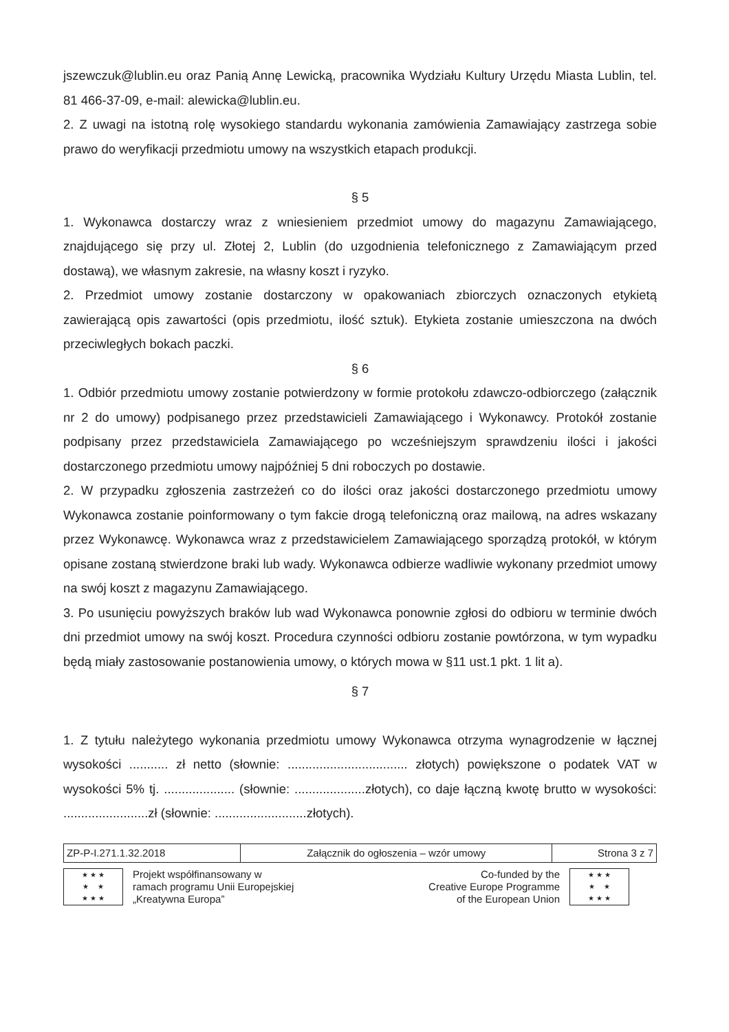jszewczuk@lublin.eu oraz Panią Annę Lewicką, pracownika Wydziału Kultury Urzędu Miasta Lublin, tel. 81 466-37-09, e-mail: alewicka@lublin.eu.
2. Z uwagi na istotną rolę wysokiego standardu wykonania zamówienia Zamawiający zastrzega sobie prawo do weryfikacji przedmiotu umowy na wszystkich etapach produkcji.
§ 5
1. Wykonawca dostarczy wraz z wniesieniem przedmiot umowy do magazynu Zamawiającego, znajdującego się przy ul. Złotej 2, Lublin (do uzgodnienia telefonicznego z Zamawiającym przed dostawą), we własnym zakresie, na własny koszt i ryzyko.
2. Przedmiot umowy zostanie dostarczony w opakowaniach zbiorczych oznaczonych etykietą zawierającą opis zawartości (opis przedmiotu, ilość sztuk). Etykieta zostanie umieszczona na dwóch przeciwległych bokach paczki.
§ 6
1. Odbiór przedmiotu umowy zostanie potwierdzony w formie protokołu zdawczo-odbiorczego (załącznik nr 2 do umowy) podpisanego przez przedstawicieli Zamawiającego i Wykonawcy. Protokół zostanie podpisany przez przedstawiciela Zamawiającego po wcześniejszym sprawdzeniu ilości i jakości dostarczonego przedmiotu umowy najpóźniej 5 dni roboczych po dostawie.
2. W przypadku zgłoszenia zastrzeżeń co do ilości oraz jakości dostarczonego przedmiotu umowy Wykonawca zostanie poinformowany o tym fakcie drogą telefoniczną oraz mailową, na adres wskazany przez Wykonawcę. Wykonawca wraz z przedstawicielem Zamawiającego sporządzą protokół, w którym opisane zostaną stwierdzone braki lub wady. Wykonawca odbierze wadliwie wykonany przedmiot umowy na swój koszt z magazynu Zamawiającego.
3. Po usunięciu powyższych braków lub wad Wykonawca ponownie zgłosi do odbioru w terminie dwóch dni przedmiot umowy na swój koszt. Procedura czynności odbioru zostanie powtórzona, w tym wypadku będą miały zastosowanie postanowienia umowy, o których mowa w §11 ust.1 pkt. 1 lit a).
§ 7
1. Z tytułu należytego wykonania przedmiotu umowy Wykonawca otrzyma wynagrodzenie w łącznej wysokości ........... zł netto (słownie: .................................. złotych) powiększone o podatek VAT w wysokości 5% tj. .................... (słownie: ....................złotych), co daje łączną kwotę brutto w wysokości: ........................zł (słownie: ..........................złotych).
| ZP-P-I.271.1.32.2018 | Załącznik do ogłoszenia – wzór umowy | Strona 3 z 7 |
★ ★ ★
★ ★
★ ★ ★
Projekt współfinansowany w
ramach programu Unii Europejskiej
„Kreatywna Europa”
Co-funded by the
Creative Europe Programme
of the European Union
★ ★ ★
★ ★
★ ★ ★